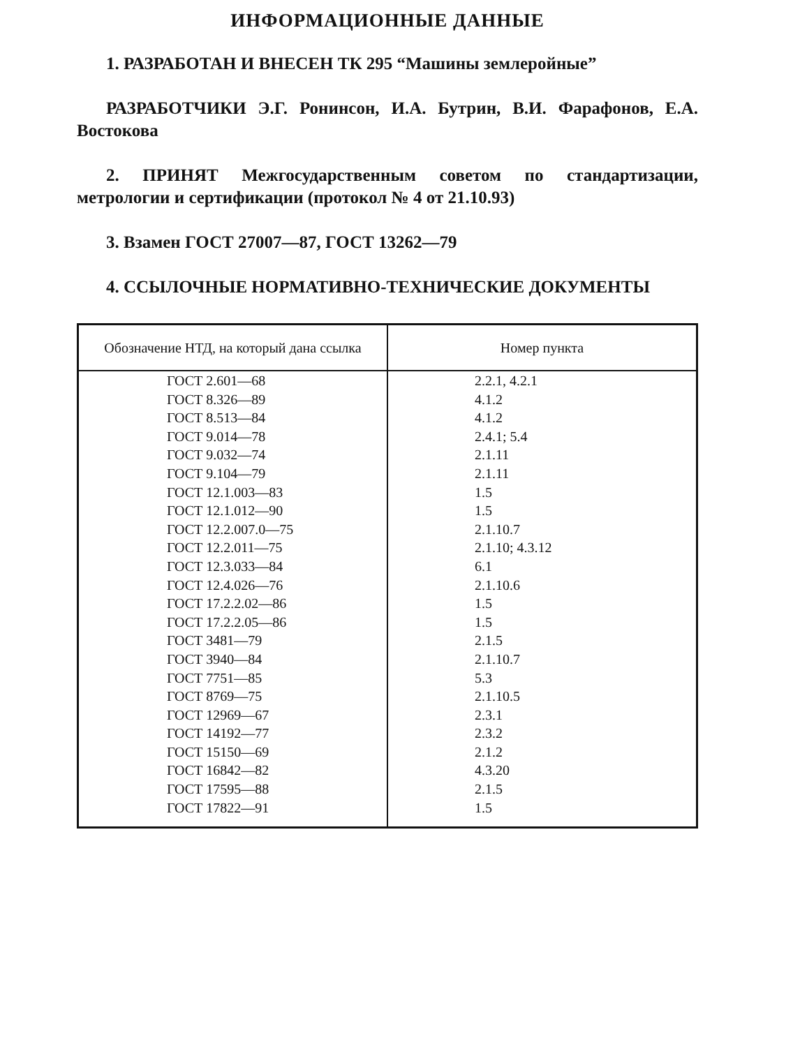ИНФОРМАЦИОННЫЕ ДАННЫЕ
1. РАЗРАБОТАН И ВНЕСЕН ТК 295 “Машины землеройные”
РАЗРАБОТЧИКИ Э.Г. Ронинсон, И.А. Бутрин, В.И. Фарафонов, Е.А. Востокова
2. ПРИНЯТ Межгосударственным советом по стандартизации, метрологии и сертификации (протокол № 4 от 21.10.93)
3. Взамен ГОСТ 27007—87, ГОСТ 13262—79
4. ССЫЛОЧНЫЕ НОРМАТИВНО-ТЕХНИЧЕСКИЕ ДОКУМЕНТЫ
| Обозначение НТД, на который дана ссылка | Номер пункта |
| --- | --- |
| ГОСТ 2.601—68 | 2.2.1, 4.2.1 |
| ГОСТ 8.326—89 | 4.1.2 |
| ГОСТ 8.513—84 | 4.1.2 |
| ГОСТ 9.014—78 | 2.4.1; 5.4 |
| ГОСТ 9.032—74 | 2.1.11 |
| ГОСТ 9.104—79 | 2.1.11 |
| ГОСТ 12.1.003—83 | 1.5 |
| ГОСТ 12.1.012—90 | 1.5 |
| ГОСТ 12.2.007.0—75 | 2.1.10.7 |
| ГОСТ 12.2.011—75 | 2.1.10; 4.3.12 |
| ГОСТ 12.3.033—84 | 6.1 |
| ГОСТ 12.4.026—76 | 2.1.10.6 |
| ГОСТ 17.2.2.02—86 | 1.5 |
| ГОСТ 17.2.2.05—86 | 1.5 |
| ГОСТ 3481—79 | 2.1.5 |
| ГОСТ 3940—84 | 2.1.10.7 |
| ГОСТ 7751—85 | 5.3 |
| ГОСТ 8769—75 | 2.1.10.5 |
| ГОСТ 12969—67 | 2.3.1 |
| ГОСТ 14192—77 | 2.3.2 |
| ГОСТ 15150—69 | 2.1.2 |
| ГОСТ 16842—82 | 4.3.20 |
| ГОСТ 17595—88 | 2.1.5 |
| ГОСТ 17822—91 | 1.5 |